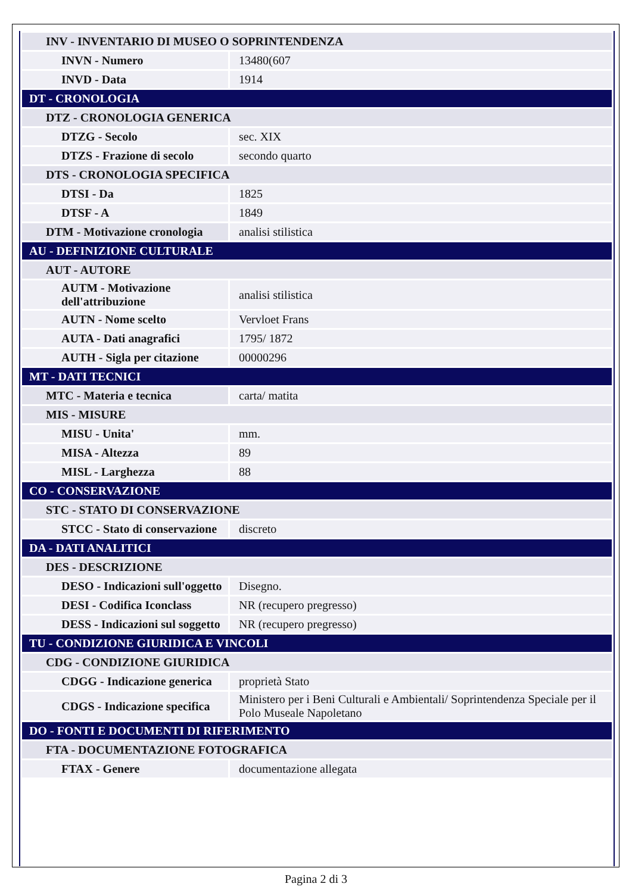| INV - INVENTARIO DI MUSEO O SOPRINTENDENZA | |
| INVN - Numero | 13480(607 |
| INVD - Data | 1914 |
| DT - CRONOLOGIA | |
| DTZ - CRONOLOGIA GENERICA | |
| DTZG - Secolo | sec. XIX |
| DTZS - Frazione di secolo | secondo quarto |
| DTS - CRONOLOGIA SPECIFICA | |
| DTSI - Da | 1825 |
| DTSF - A | 1849 |
| DTM - Motivazione cronologia | analisi stilistica |
| AU - DEFINIZIONE CULTURALE | |
| AUT - AUTORE | |
| AUTM - Motivazione dell'attribuzione | analisi stilistica |
| AUTN - Nome scelto | Vervloet Frans |
| AUTA - Dati anagrafici | 1795/ 1872 |
| AUTH - Sigla per citazione | 00000296 |
| MT - DATI TECNICI | |
| MTC - Materia e tecnica | carta/ matita |
| MIS - MISURE | |
| MISU - Unita' | mm. |
| MISA - Altezza | 89 |
| MISL - Larghezza | 88 |
| CO - CONSERVAZIONE | |
| STC - STATO DI CONSERVAZIONE | |
| STCC - Stato di conservazione | discreto |
| DA - DATI ANALITICI | |
| DES - DESCRIZIONE | |
| DESO - Indicazioni sull'oggetto | Disegno. |
| DESI - Codifica Iconclass | NR (recupero pregresso) |
| DESS - Indicazioni sul soggetto | NR (recupero pregresso) |
| TU - CONDIZIONE GIURIDICA E VINCOLI | |
| CDG - CONDIZIONE GIURIDICA | |
| CDGG - Indicazione generica | proprietà Stato |
| CDGS - Indicazione specifica | Ministero per i Beni Culturali e Ambientali/ Soprintendenza Speciale per il Polo Museale Napoletano |
| DO - FONTI E DOCUMENTI DI RIFERIMENTO | |
| FTA - DOCUMENTAZIONE FOTOGRAFICA | |
| FTAX - Genere | documentazione allegata |
Pagina 2 di 3